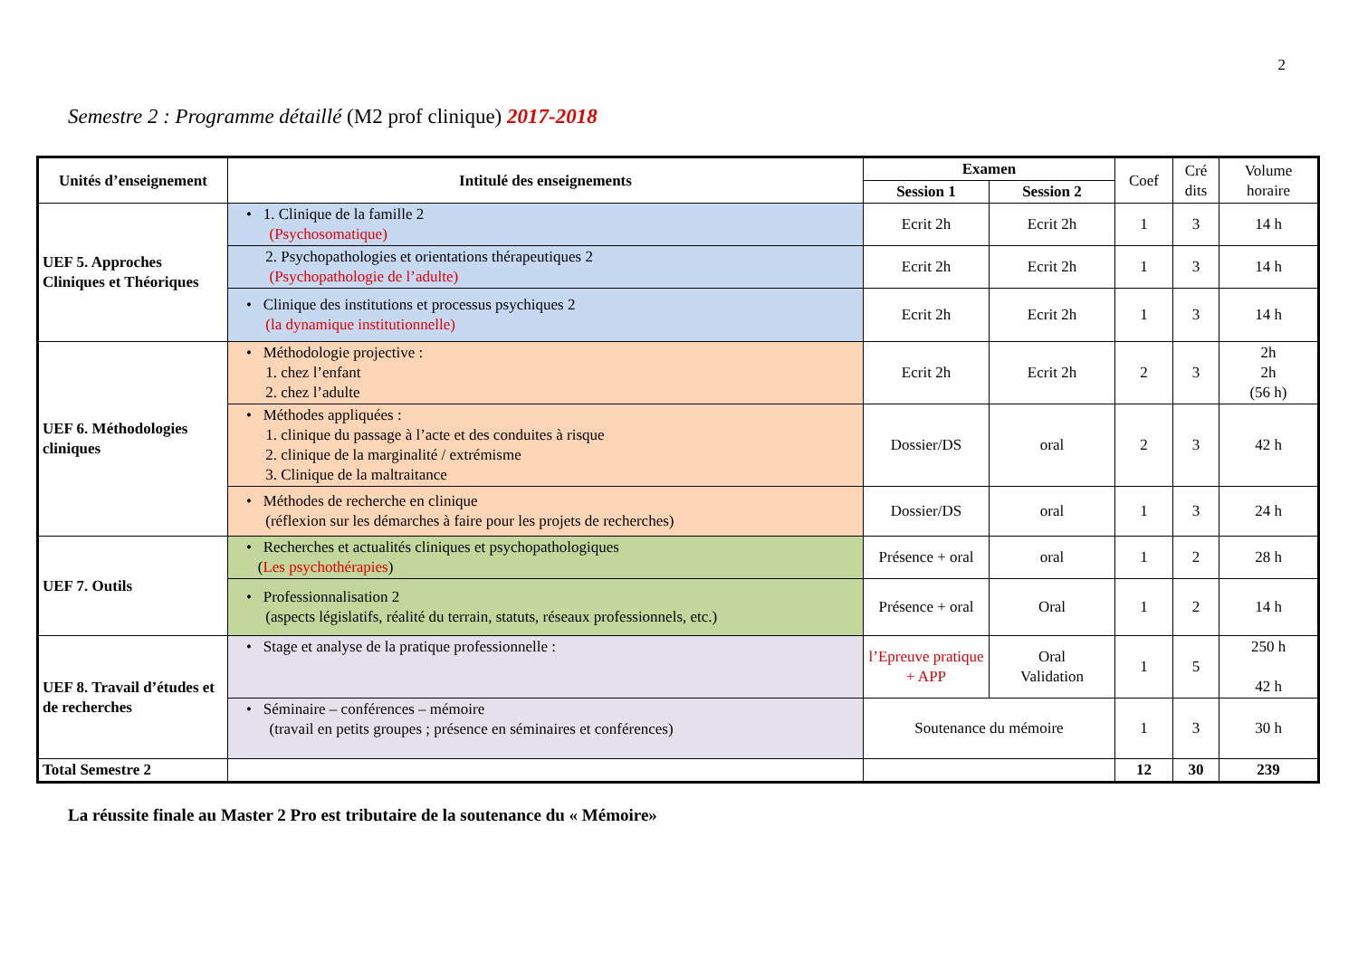2
Semestre 2 : Programme détaillé (M2 prof clinique) 2017-2018
| Unités d’enseignement | Intitulé des enseignements | Examen | | Coef | Cré dits | Volume horaire |
| --- | --- | --- | --- | --- | --- | --- |
| | | Session 1 | Session 2 | | | |
| UEF 5. Approches Cliniques et Théoriques | • 1. Clinique de la famille 2 (Psychosomatique) | Ecrit 2h | Ecrit 2h | 1 | 3 | 14 h |
| | 2. Psychopathologies et orientations thérapeutiques 2 (Psychopathologie de l’adulte) | Ecrit 2h | Ecrit 2h | 1 | 3 | 14 h |
| | • Clinique des institutions et processus psychiques 2 (la dynamique institutionnelle) | Ecrit 2h | Ecrit 2h | 1 | 3 | 14 h |
| UEF 6. Méthodologies cliniques | • Méthodologie projective : 1. chez l’enfant 2. chez l’adulte | Ecrit 2h | Ecrit 2h | 2 | 3 | 2h 2h (56 h) |
| | • Méthodes appliquées : 1. clinique du passage à l’acte et des conduites à risque 2. clinique de la marginalité / extrémisme 3. Clinique de la maltraitance | Dossier/DS | oral | 2 | 3 | 42 h |
| | • Méthodes de recherche en clinique (réflexion sur les démarches à faire pour les projets de recherches) | Dossier/DS | oral | 1 | 3 | 24 h |
| UEF 7. Outils | • Recherches et actualités cliniques et psychopathologiques ( Les psychothérapies ) | Présence + oral | oral | 1 | 2 | 28 h |
| | • Professionnalisation 2 (aspects législatifs, réalité du terrain, statuts, réseaux professionnels, etc.) | Présence + oral | Oral | 1 | 2 | 14 h |
| UEF 8. Travail d’études et de recherches | • Stage et analyse de la pratique professionnelle : | l’Epreuve pratique + APP | Oral Validation | 1 | 5 | 250 h 42 h |
| | • Séminaire – conférences – mémoire (travail en petits groupes ; présence en séminaires et conférences) | Soutenance du mémoire | | 1 | 3 | 30 h |
| Total Semestre 2 | | | | 12 | 30 | 239 |
La réussite finale au Master 2 Pro est tributaire de la soutenance du « Mémoire»